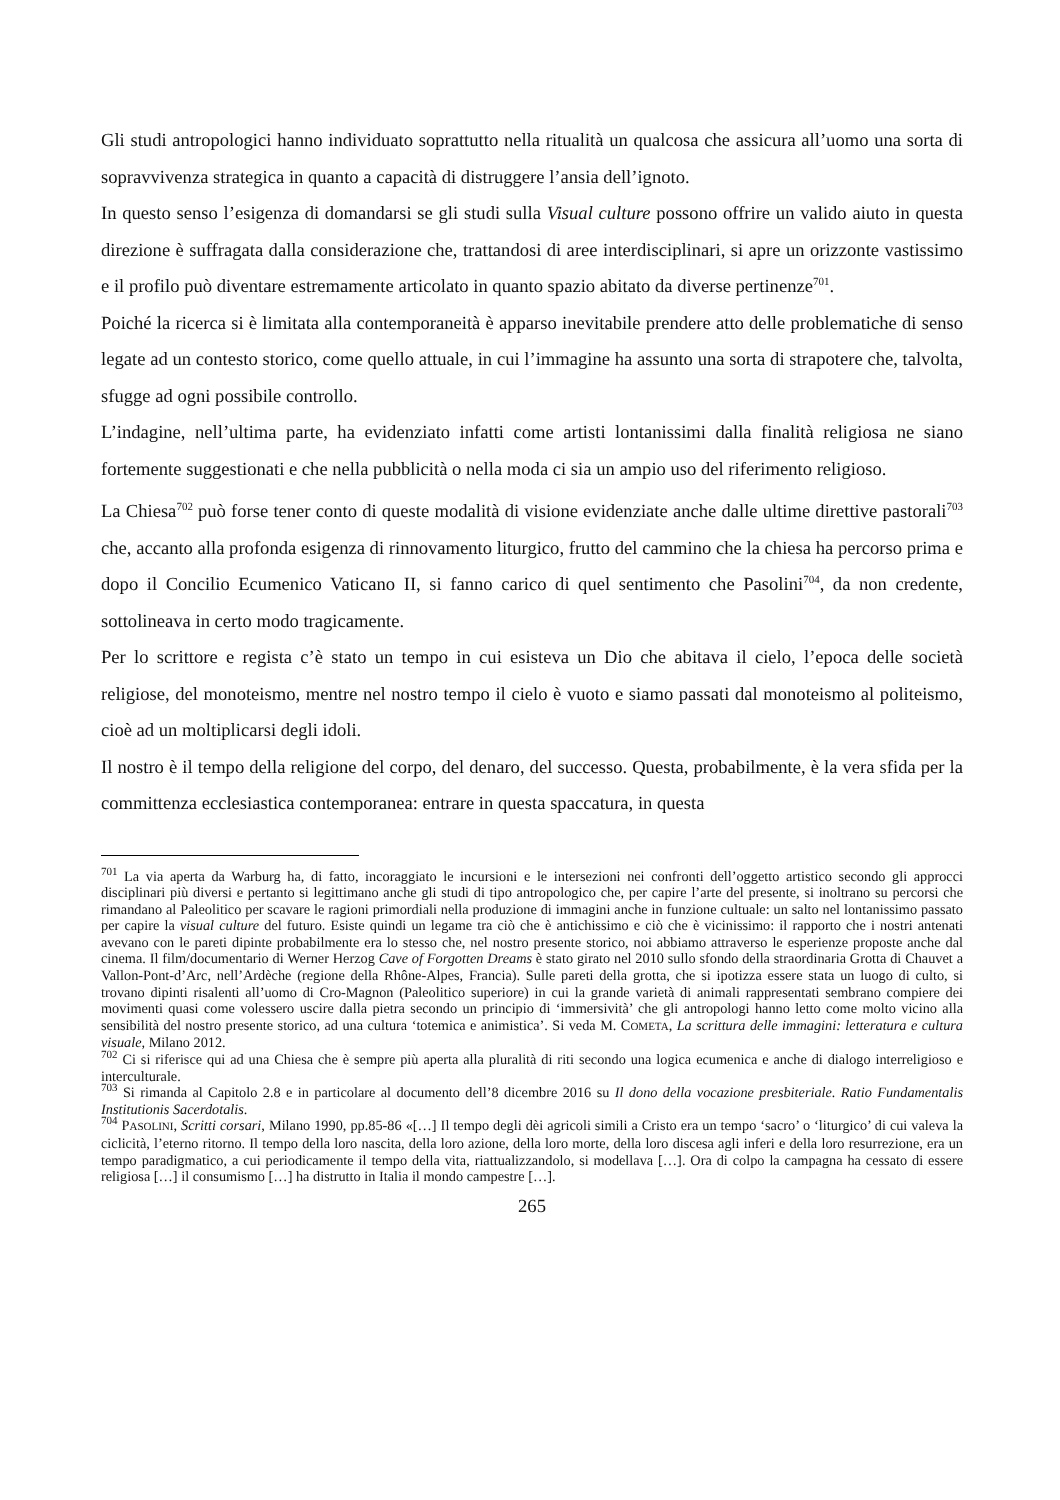Gli studi antropologici hanno individuato soprattutto nella ritualità un qualcosa che assicura all’uomo una sorta di sopravvivenza strategica in quanto a capacità di distruggere l’ansia dell’ignoto.
In questo senso l’esigenza di domandarsi se gli studi sulla Visual culture possono offrire un valido aiuto in questa direzione è suffragata dalla considerazione che, trattandosi di aree interdisciplinari, si apre un orizzonte vastissimo e il profilo può diventare estremamente articolato in quanto spazio abitato da diverse pertinenze<sup>701</sup>.
Poiché la ricerca si è limitata alla contemporaneità è apparso inevitabile prendere atto delle problematiche di senso legate ad un contesto storico, come quello attuale, in cui l’immagine ha assunto una sorta di strapotere che, talvolta, sfugge ad ogni possibile controllo.
L’indagine, nell’ultima parte, ha evidenziato infatti come artisti lontanissimi dalla finalità religiosa ne siano fortemente suggestionati e che nella pubblicità o nella moda ci sia un ampio uso del riferimento religioso.
La Chiesa<sup>702</sup> può forse tener conto di queste modalità di visione evidenziate anche dalle ultime direttive pastorali<sup>703</sup> che, accanto alla profonda esigenza di rinnovamento liturgico, frutto del cammino che la chiesa ha percorso prima e dopo il Concilio Ecumenico Vaticano II, si fanno carico di quel sentimento che Pasolini<sup>704</sup>, da non credente, sottolineava in certo modo tragicamente.
Per lo scrittore e regista c’è stato un tempo in cui esisteva un Dio che abitava il cielo, l’epoca delle società religiose, del monoteismo, mentre nel nostro tempo il cielo è vuoto e siamo passati dal monoteismo al politeismo, cioè ad un moltiplicarsi degli idoli.
Il nostro è il tempo della religione del corpo, del denaro, del successo. Questa, probabilmente, è la vera sfida per la committenza ecclesiastica contemporanea: entrare in questa spaccatura, in questa
<sup>701</sup> La via aperta da Warburg ha, di fatto, incoraggiato le incursioni e le intersezioni nei confronti dell’oggetto artistico secondo gli approcci disciplinari più diversi e pertanto si legittimano anche gli studi di tipo antropologico che, per capire l’arte del presente, si inoltrano su percorsi che rimandano al Paleolitico per scavare le ragioni primordiali nella produzione di immagini anche in funzione cultuale: un salto nel lontanissimo passato per capire la visual culture del futuro. Esiste quindi un legame tra ciò che è antichissimo e ciò che è vicinissimo: il rapporto che i nostri antenati avevano con le pareti dipinte probabilmente era lo stesso che, nel nostro presente storico, noi abbiamo attraverso le esperienze proposte anche dal cinema. Il film/documentario di Werner Herzog Cave of Forgotten Dreams è stato girato nel 2010 sullo sfondo della straordinaria Grotta di Chauvet a Vallon-Pont-d’Arc, nell’Ardèche (regione della Rhône-Alpes, Francia). Sulle pareti della grotta, che si ipotizza essere stata un luogo di culto, si trovano dipinti risalenti all’uomo di Cro-Magnon (Paleolitico superiore) in cui la grande varietà di animali rappresentati sembrano compiere dei movimenti quasi come volessero uscire dalla pietra secondo un principio di ‘immersività’ che gli antropologi hanno letto come molto vicino alla sensibilità del nostro presente storico, ad una cultura ‘totemica e animistica’. Si veda M. COMETA, La scrittura delle immagini: letteratura e cultura visuale, Milano 2012.
<sup>702</sup> Ci si riferisce qui ad una Chiesa che è sempre più aperta alla pluralità di riti secondo una logica ecumenica e anche di dialogo interreligioso e interculturale.
<sup>703</sup> Si rimanda al Capitolo 2.8 e in particolare al documento dell’8 dicembre 2016 su Il dono della vocazione presbiteriale. Ratio Fundamentalis Institutionis Sacerdotalis.
<sup>704</sup> PASOLINI, Scritti corsari, Milano 1990, pp.85-86 «[…] Il tempo degli dèi agricoli simili a Cristo era un tempo ‘sacro’ o ‘liturgico’ di cui valeva la ciclicità, l’eterno ritorno. Il tempo della loro nascita, della loro azione, della loro morte, della loro discesa agli inferi e della loro resurrezione, era un tempo paradigmatico, a cui periodicamente il tempo della vita, riattualizzandolo, si modellava […]. Ora di colpo la campagna ha cessato di essere religiosa […] il consumismo […] ha distrutto in Italia il mondo campestre […].
265